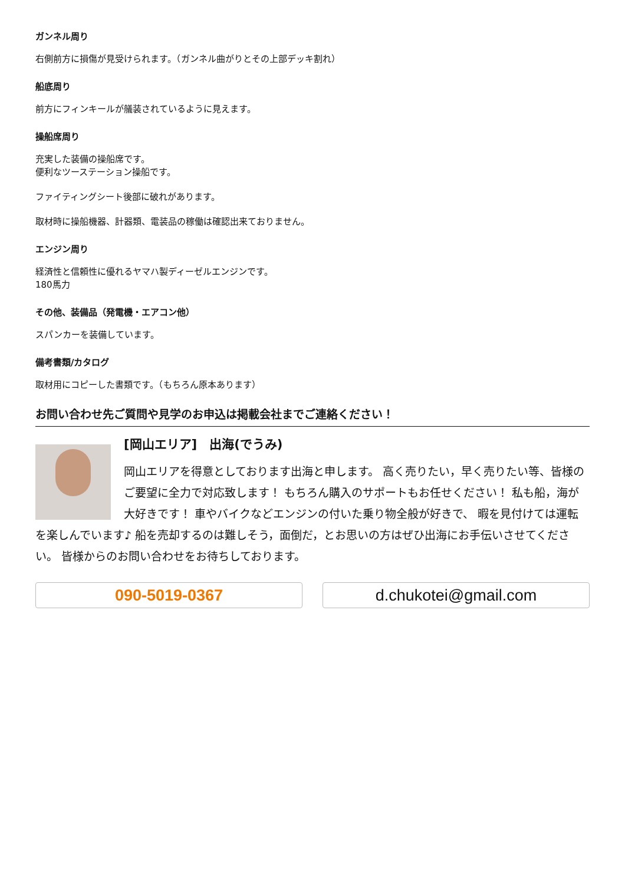ガンネル周り
右側前方に損傷が見受けられます。（ガンネル曲がりとその上部デッキ割れ）
船底周り
前方にフィンキールが艤装されているように見えます。
操船席周り
充実した装備の操船席です。
便利なツーステーション操船です。
ファイティングシート後部に破れがあります。
取材時に操船機器、計器類、電装品の稼働は確認出来ておりません。
エンジン周り
経済性と信頼性に優れるヤマハ製ディーゼルエンジンです。
180馬力
その他、装備品（発電機・エアコン他）
スパンカーを装備しています。
備考書類/カタログ
取材用にコピーした書類です。（もちろん原本あります）
お問い合わせ先ご質問や見学のお申込は掲載会社までご連絡ください！
[岡山エリア]　出海(でうみ)
岡山エリアを得意としております出海と申します。 高く売りたい，早く売りたい等、皆様のご要望に全力で対応致します！ もちろん購入のサポートもお任せください！ 私も船，海が大好きです！ 車やバイクなどエンジンの付いた乗り物全般が好きで、 暇を見付けては運転を楽しんでいます♪ 船を売却するのは難しそう，面倒だ，とお思いの方はぜひ出海にお手伝いさせてください。 皆様からのお問い合わせをお待ちしております。
090-5019-0367 d.chukotei@gmail.com